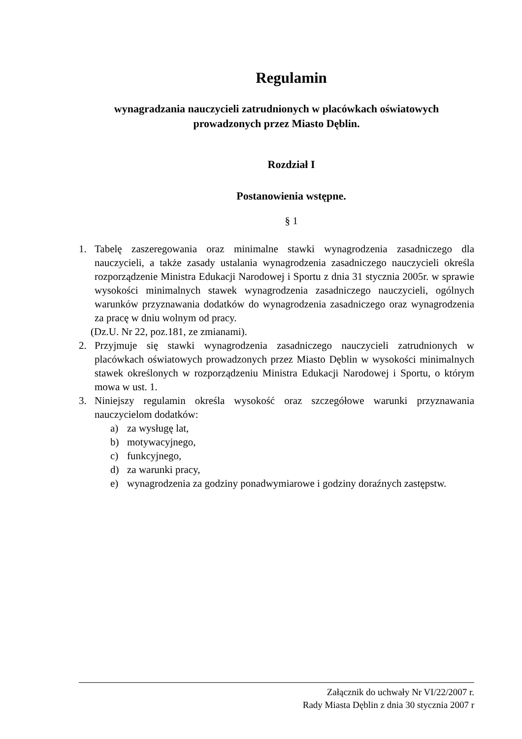Regulamin
wynagradzania nauczycieli zatrudnionych w placówkach oświatowych
prowadzonych przez Miasto Dęblin.
Rozdział I
Postanowienia wstępne.
§ 1
1.
Tabelę zaszeregowania oraz minimalne stawki wynagrodzenia zasadniczego dla nauczycieli, a także zasady ustalania wynagrodzenia zasadniczego nauczycieli określa rozporządzenie Ministra Edukacji Narodowej i Sportu z dnia 31 stycznia 2005r. w sprawie wysokości minimalnych stawek wynagrodzenia zasadniczego nauczycieli, ogólnych warunków przyznawania dodatków do wynagrodzenia zasadniczego oraz wynagrodzenia za pracę w dniu wolnym od pracy.
(Dz.U. Nr 22, poz.181, ze zmianami).
2.
Przyjmuje się stawki wynagrodzenia zasadniczego nauczycieli zatrudnionych w placówkach oświatowych prowadzonych przez Miasto Dęblin w wysokości minimalnych stawek określonych w rozporządzeniu Ministra Edukacji Narodowej i Sportu, o którym mowa w ust. 1.
3.
Niniejszy regulamin określa wysokość oraz szczegółowe warunki przyznawania nauczycielom dodatków:
a)
za wysługę lat,
b)
motywacyjnego,
c)
funkcyjnego,
d)
za warunki pracy,
e)
wynagrodzenia za godziny ponadwymiarowe i godziny doraźnych zastępstw.
Załącznik do uchwały Nr VI/22/2007 r.
Rady Miasta Dęblin z dnia 30 stycznia 2007 r